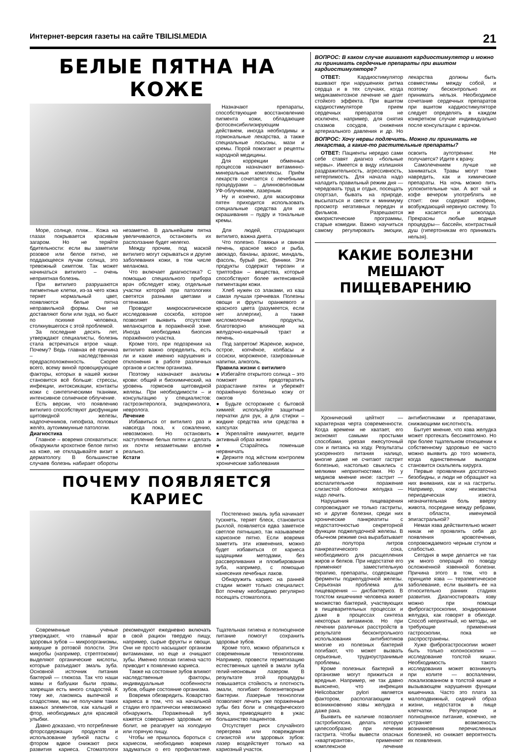Интернет-версия газеты на сайте TBILISI.MEDIA 21
БЕЛЫЕ ПЯТНА НА КОЖЕ
Назначают препараты, способствующие восстановлению пигмента кожи, обладающие фотосенсибилизирующим действием, иногда необходимы и гормональные лекарства, а также специальные лосьоны, мази и кремы. Порой помогают и рецепты народной медицины.
Для коррекции обменных процессов назначают витаминно-минеральные комплексы. Приём лекарств сочетается с лечебными процедурами – длинноволновым УФ-облучением, лазерным.
Ну и конечно, для маскировки пятен приходится использовать специальные средства для их окрашивания – пудру и тональные кремы.
Море, солнце, пляж... Кожа на глазах покрывается красивым загаром. Но не теряйте бдительности: если вы заметили розовое или белое пятно, не поддающееся лучам солнца, это тревожный симптом. Так может начинаться витилиго – очень неприятная болезнь.
При витилиго разрушаются пигментные клетки, из-за чего кожа теряет нормальный цвет, появляются белые пятна неправильной формы. Они не доставляют боли или зуда, но бьют по психике человека, столкнувшегося с этой проблемой.
За последние десять лет, утверждают специалисты, болезнь стала встречаться втрое чаще. Почему? Ведь главная её причина – наследственная предрасположенность. Скорее всего, всему виной провоцирующие факторы, которых в нашей жизни становится всё больше: стрессы, инфекции, интоксикации, контакты кожи с синтетическими тканями, интенсивное солнечное облучение.
Есть версии, что появлению витилиго способствуют дисфункции щитовидной железы, надпочечников, гипофиза, половых желёз, аутоиммунные патологии.
Диагностика
Главное – вовремя спохватиться: обнаружили крохотное белое пятно на коже, не откладывайте визит к дерматологу. В большинстве случаев болезнь набирает обороты незаметно. В дальнейшем пятна увеличиваются, остановить их расползание будет нелегко.
Между прочим, под маской витилиго могут скрываться и другие заболевания кожи, в том числе меланома.
Что включает диагностика? С помощью специального прибора врач обследует кожу, отдельные участки которой при патологиях светятся разными цветами и оттенками.
Проводят микроскопическое исследование соскоба, которое позволяет выявить отсутствие меланоцитов в поражённой зоне. Иногда необходима биопсия поражённого участка.
Кроме того, при подозрении на витилиго важно определить, есть ли и какие именно нарушения и отклонения в работе различных органов и систем организма.
Поэтому назначают анализы крови: общий и биохимический, на уровень гормонов щитовидной железы. При необходимости – и консультацию у специалистов: гастроэнтеролога, эндокринолога, невролога.
Лечение
Избавиться от витилиго раз и навсегда пока, к сожалению, невозможно. Но остановить наступление белых пятен и сделать их почти незаметными вполне реально.
Кстати
Для людей, страдающих витилиго, важна диета.
Что полезно. Говяжья и свиная печень, красное мясо и рыба, авокадо, бананы, арахис, миндаль, фасоль, бурый рис, финики. Эти продукты содержат тирозин и триптофан – вещества, которые способствуют более интенсивной пигментации кожи.
Хлеб нужен со злаками, из каш самая лучшая гречневая. Полезны овощи и фрукты оранжевого и красного цвета (разумеется, если нет аллергии), а также кисломолочные продукты, благотворно влияющие на желудочно-кишечный тракт и печень.
Под запретом! Жареное, жирное, острое, копчёное, колбасы и сосиски, мороженое, газированные напитки, алкоголь.
Правила жизни с витилиго
● Избегайте открытого солнца – это поможет предотвратить разрастание пятен и убережёт поражённую болезнью кожу от ожогов
● Будьте осторожнее с бытовой химией: используйте защитные перчатки для рук, а для стирки – жидкие средства или средства в капсулах
● Укрепляйте иммунитет, ведите активный образ жизни
● Старайтесь поменьше нервничать
● Держите под жёстким контролем хронические заболевания
ПОЧЕМУ ПОЯВЛЯЕТСЯ КАРИЕС
Постепенно эмаль зуба начинает тускнеть, теряет блеск, становится рыхлой, появляется едва заметное светлое пятнышко, так называемое кариозное пятно. Если вовремя заметить эти изменения, можно будет избавиться от кариеса щадящими методами, без рассверливания и пломбирования зуба, например, с помощью нанесения лечебных лаков.
Обнаружить кариес на ранней стадии может только специалист. Вот почему необходимо регулярно посещать стоматолога.
Современные ученые утверждают, что главный враг здоровья зубов — микроорганизмы, живущие в ротовой полости. Эти микробы (например, стрептококки) выделяют органические кислоты, которые разъедают эмаль зуба. Основной источник питания бактерий — глюкоза. Так что наши мамы и бабушки были правы, запрещая есть много сладостей. К тому же, лакомясь выпечкой и сладостями, мы не получаем таких важных элементов, как кальций и фтор, необходимых для красивой улыбки.
Давно доказано, что потребление фторсодержащих продуктов и использование зубной пасты с фтором вдвое снижают риск развития кариеса. Стоматологи рекомендуют ежедневно включать в свой рацион твердую пищу, например, сырые фрукты и овощи. Они не просто насыщают организм витаминами, но еще и очищают зубы. Именно плохая гигиена часто приводит к появлению кариеса.
Также на состояние зубов влияют наследственные факторы, индивидуальные особенности зубов, общее состояние организма.
Вовремя обезвредить. Коварство кариеса в том, что на начальной стадии его практически невозможно обнаружить. Пораженный зуб кажется совершенно здоровым: не болит, не реагирует на холодную или горячую пищу.
Чтобы не пришлось бороться с кариесом, необходимо вовремя задуматься о его профилактике. Тщательная гигиена и полноценное питание помогут сохранить здоровье зубов.
Кроме того, можно обратиться к современным технологиям. Например, провести герметизацию естественных щелей в эмали зуба гелий-неоновым лазером. В результате этой процедуры повышается стойкость и плотность эмали, погибают болезнетворные бактерии. Лазерные технологии позволяют лечить уже пораженные зубы без боли и специфического звука, приводящего в ужас большинство пациентов.
Отсутствует риск случайного перегрева или повреждения слизистой или здоровых зубов: лазер воздействует только на кариозный участок.
ВОПРОС: В каком случае вшивают кардиостимулятор и можно ли принимать сердечные препараты при вшитом кардиостимуляторе?
ОТВЕТ: Кардиостимулятор вшивают при нарушениях ритма сердца и в тех случаях, когда медикаментозное лечение не дает стойкого эффекта. При вшитом кардиостимуляторе прием сердечных препаратов не исключен, например, для снятия спазмов сосудов, снижения артериального давления и др. Но лекарства должны быть совместимы между собой, и поэтому бесконтрольно их принимать нельзя. Необходимое сочетание сердечных препаратов при вшитом кардиостимуляторе следует определять в каждом конкретном случае индивидуально после консультации с врачом.
ВОПРОС: Хочу нервы подлечить. Можно ли принимать не лекарства, а какие-то растительные препараты?
ОТВЕТ: Пациенты нередко сами себе ставят диагноз «больные нервы». Имеется в виду излишняя раздражительность, агрессивность, нетерпимость. Для начала надо наладить правильный режим дня — чередовать труд и отдых, посещать спортзал, бывать на природе, высыпаться и свести к минимуму просмотр негативных передач и фильмов. Разрешаются юмористические программы, старые комедии. Важно научиться самому регулировать эмоции, освоить аутотренинг. Не получается? Идите к врачу.
Самолечением лучше не заниматься. Травы могут тоже навредить, как и химические препараты. На ночь можно пить успокоительные чаи. А вот чай и кофе вечером употреблять не стоит: они содержат кофеин, возбуждающий нервную систему. То же касается и шоколада. Прекрасны любые водные процедуры— бассейн, контрастный душ (гипертоникам его принимать нельзя).
КАКИЕ БОЛЕЗНИ
МЕШАЮТ ПИЩЕВАРЕНИЮ
Хронический цейтнот — характерная черта современности. Когда времени не хватает, его экономят самыми простыми способами, урезая ежесуточный сон и питаясь на ходу. Результаты ускоренного питания налицо, многие даже не считают гастрит болезнью, настолько свыклись с мелкими неприятностями. Но у медиков мнение иное: гастрит — воспалительное поражение слизистой оболочки желудка — надо лечить.
Нарушения пищеварения сопровождают не только гастриты, но и другие болезни, среди них хронические панкреатиты с недостаточностью секреторной функции поджелудочной железы. В обычном режиме она вырабатывает до полутора литров панкреатического сока, необходимого для расщепления жиров и белков. При недостатке его применяют заместительную терапию, препараты, содержащие ферменты поджелудочной железы. Серьезная проблема для пищеварения — дисбактериоз. В толстом кишечнике человека живет множество бактерий, участвующих в пищеварительных процессах и даже в процессах синтеза некоторых витаминов. Но при лечении различных расстройств в результате бесконтрольного использования антибиотиков многие из полезных бактерий погибают, что может вызвать серьезные, трудноустранимые проблемы.
Кроме полезных бактерий в организме могут прижиться и вредные. Например, не так давно выяснено, что инфекция Helicobacter pylori является фактором, располагающим к возникновению язвы желудка и даже рака.
Выявить ее наличие позволяет гастробиопсия, делать которую целесообразно при лечении гастрита. Чтобы вывести опасных «квартирантов», применяют комплексное лечение антибиотиками и препаратами, снижающими кислотность.
Бытует мнение, что язва желудка может протекать бессимптомно. Но при более тщательном отношении к собственному здоровью ее часто можно выявить до того момента, когда единственным выходом становится скальпель хирурга.
Первые проявления достаточно безобидны, и люди не обращают на них внимания, как и на гастриты. Например, кому неизвестна периодическая изжога, незначительная боль вверху живота, посредине между ребрами, в области, именуемой эпигастральной?
Немая язва действительно может никак не проявлять себя до появления кровотечения, сопровождаемого черным стулом и слабостью.
Сегодня в мире делается не так уж много операций по поводу осложненной язвенной болезни. Причина этого в том, что в принципе язва — терапевтическое заболевание, если выявить ее на относительно ранних стадиях развития. Диагностировать язву можно при помощи фиброгастроскопии, зондировании желудка, как говорят в обиходе. Способ неприятный, но методы, не требующие применения гастроскопии, пока не распространены.
Хуже фиброгастроскопии может быть только колоноскопия — исследование толстой кишки. Необходимость такого исследования может возникнуть при колите — воспалении, локализованном в толстой кишке и вызывающем нарушения функции кишечника. Часто это плата за малоподвижный, сидячий образ жизни, недостаток в пище клетчатки. Регулярное и полноценное питание, конечно, не устраняет возможность возникновения перечисленных болезней, но снижает вероятность их появления.